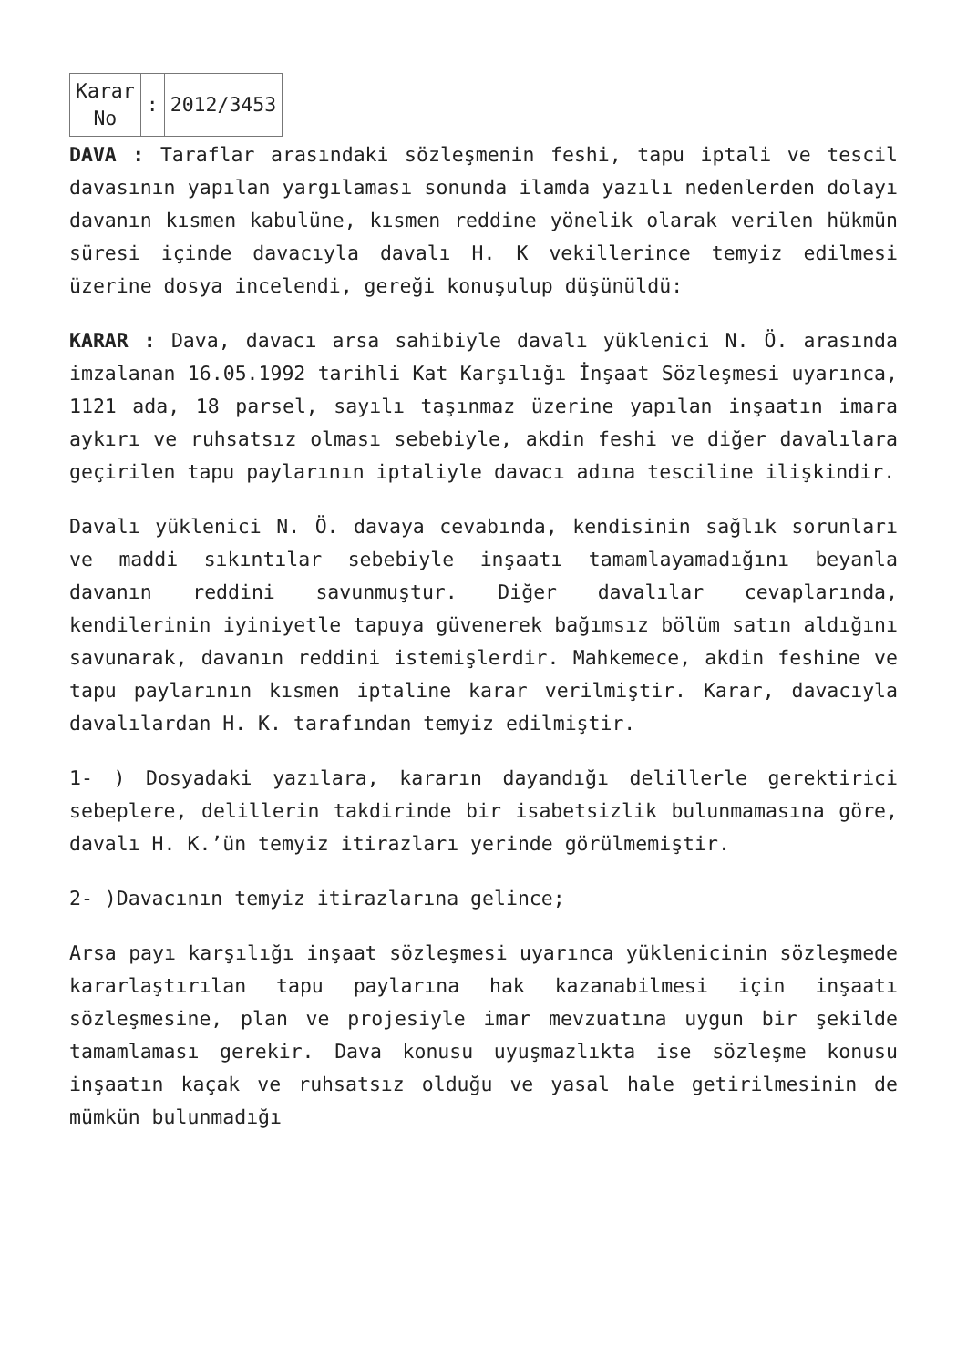| Karar No | : | 2012/3453 |
DAVA : Taraflar arasındaki sözleşmenin feshi, tapu iptali ve tescil davasının yapılan yargılaması sonunda ilamda yazılı nedenlerden dolayı davanın kısmen kabulüne, kısmen reddine yönelik olarak verilen hükmün süresi içinde davacıyla davalı H. K vekillerince temyiz edilmesi üzerine dosya incelendi, gereği konuşulup düşünüldü:
KARAR : Dava, davacı arsa sahibiyle davalı yüklenici N. Ö. arasında imzalanan 16.05.1992 tarihli Kat Karşılığı İnşaat Sözleşmesi uyarınca, 1121 ada, 18 parsel, sayılı taşınmaz üzerine yapılan inşaatın imara aykırı ve ruhsatsız olması sebebiyle, akdin feshi ve diğer davalılara geçirilen tapu paylarının iptaliyle davacı adına tesciline ilişkindir.
Davalı yüklenici N. Ö. davaya cevabında, kendisinin sağlık sorunları ve maddi sıkıntılar sebebiyle inşaatı tamamlayamadığını beyanla davanın reddini savunmuştur. Diğer davalılar cevaplarında, kendilerinin iyiniyetle tapuya güvenerek bağımsız bölüm satın aldığını savunarak, davanın reddini istemişlerdir. Mahkemece, akdin feshine ve tapu paylarının kısmen iptaline karar verilmiştir. Karar, davacıyla davalılardan H. K. tarafından temyiz edilmiştir.
1- ) Dosyadaki yazılara, kararın dayandığı delillerle gerektirici sebeplere, delillerin takdirinde bir isabetsizlik bulunmamasına göre, davalı H. K.’ün temyiz itirazları yerinde görülmemiştir.
2- )Davacının temyiz itirazlarına gelince;
Arsa payı karşılığı inşaat sözleşmesi uyarınca yüklenicinin sözleşmede kararlaştırılan tapu paylarına hak kazanabilmesi için inşaatı sözleşmesine, plan ve projesiyle imar mevzuatına uygun bir şekilde tamamlaması gerekir. Dava konusu uyuşmazlıkta ise sözleşme konusu inşaatın kaçak ve ruhsatsız olduğu ve yasal hale getirilmesinin de mümkün bulunmadığı